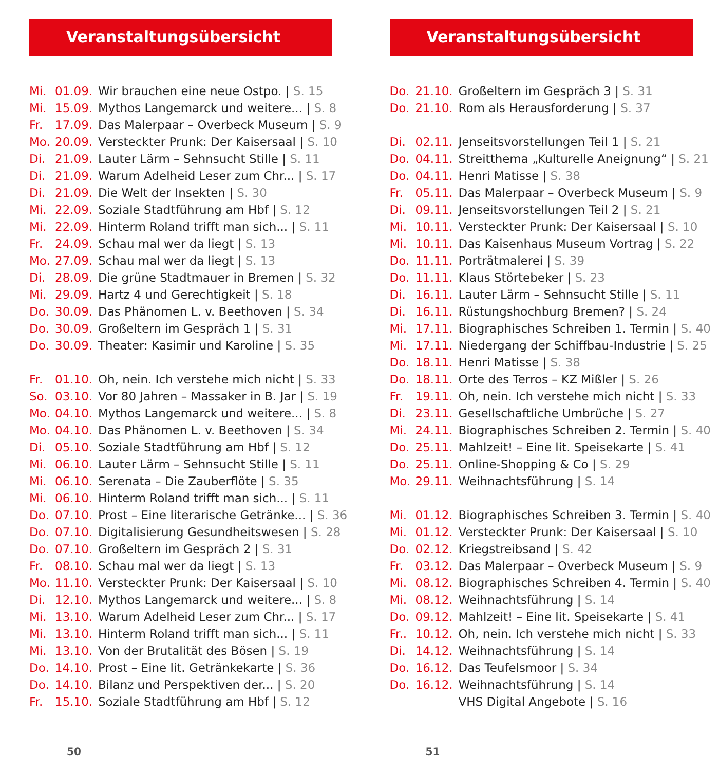Veranstaltungsübersicht
| Mi. | 01.09. | Wir brauchen eine neue Ostpo. / S. 15 |
| Mi. | 15.09. | Mythos Langemarck und weitere... / S. 8 |
| Fr. | 17.09. | Das Malerpaar – Overbeck Museum / S. 9 |
| Mo. | 20.09. | Versteckter Prunk: Der Kaisersaal / S. 10 |
| Di. | 21.09. | Lauter Lärm – Sehnsucht Stille / S. 11 |
| Di. | 21.09. | Warum Adelheid Leser zum Chr... / S. 17 |
| Di. | 21.09. | Die Welt der Insekten / S. 30 |
| Mi. | 22.09. | Soziale Stadtführung am Hbf / S. 12 |
| Mi. | 22.09. | Hinterm Roland trifft man sich... / S. 11 |
| Fr. | 24.09. | Schau mal wer da liegt / S. 13 |
| Mo. | 27.09. | Schau mal wer da liegt / S. 13 |
| Di. | 28.09. | Die grüne Stadtmauer in Bremen / S. 32 |
| Mi. | 29.09. | Hartz 4 und Gerechtigkeit / S. 18 |
| Do. | 30.09. | Das Phänomen L. v. Beethoven / S. 34 |
| Do. | 30.09. | Großeltern im Gespräch 1 / S. 31 |
| Do. | 30.09. | Theater: Kasimir und Karoline / S. 35 |
| Fr. | 01.10. | Oh, nein. Ich verstehe mich nicht / S. 33 |
| So. | 03.10. | Vor 80 Jahren – Massaker in B. Jar / S. 19 |
| Mo. | 04.10. | Mythos Langemarck und weitere... / S. 8 |
| Mo. | 04.10. | Das Phänomen L. v. Beethoven / S. 34 |
| Di. | 05.10. | Soziale Stadtführung am Hbf / S. 12 |
| Mi. | 06.10. | Lauter Lärm – Sehnsucht Stille / S. 11 |
| Mi. | 06.10. | Serenata – Die Zauberflöte / S. 35 |
| Mi. | 06.10. | Hinterm Roland trifft man sich... / S. 11 |
| Do. | 07.10. | Prost – Eine literarische Getränke... / S. 36 |
| Do. | 07.10. | Digitalisierung Gesundheitswesen / S. 28 |
| Do. | 07.10. | Großeltern im Gespräch 2 / S. 31 |
| Fr. | 08.10. | Schau mal wer da liegt / S. 13 |
| Mo. | 11.10. | Versteckter Prunk: Der Kaisersaal / S. 10 |
| Di. | 12.10. | Mythos Langemarck und weitere... / S. 8 |
| Mi. | 13.10. | Warum Adelheid Leser zum Chr... / S. 17 |
| Mi. | 13.10. | Hinterm Roland trifft man sich... / S. 11 |
| Mi. | 13.10. | Von der Brutalität des Bösen / S. 19 |
| Do. | 14.10. | Prost – Eine lit. Getränkekarte / S. 36 |
| Do. | 14.10. | Bilanz und Perspektiven der... / S. 20 |
| Fr. | 15.10. | Soziale Stadtführung am Hbf / S. 12 |
50
Veranstaltungsübersicht
| Do. | 21.10. | Großeltern im Gespräch 3 / S. 31 |
| Do. | 21.10. | Rom als Herausforderung / S. 37 |
| Di. | 02.11. | Jenseitsvorstellungen Teil 1 / S. 21 |
| Do. | 04.11. | Streitthema „Kulturelle Aneignung“ / S. 21 |
| Do. | 04.11. | Henri Matisse / S. 38 |
| Fr. | 05.11. | Das Malerpaar – Overbeck Museum / S. 9 |
| Di. | 09.11. | Jenseitsvorstellungen Teil 2 / S. 21 |
| Mi. | 10.11. | Versteckter Prunk: Der Kaisersaal / S. 10 |
| Mi. | 10.11. | Das Kaisenhaus Museum Vortrag / S. 22 |
| Do. | 11.11. | Porträtmalerei / S. 39 |
| Do. | 11.11. | Klaus Störtebeker / S. 23 |
| Di. | 16.11. | Lauter Lärm – Sehnsucht Stille / S. 11 |
| Di. | 16.11. | Rüstungshochburg Bremen? / S. 24 |
| Mi. | 17.11. | Biographisches Schreiben 1. Termin / S. 40 |
| Mi. | 17.11. | Niedergang der Schiffbau-Industrie / S. 25 |
| Do. | 18.11. | Henri Matisse / S. 38 |
| Do. | 18.11. | Orte des Terros – KZ Mißler / S. 26 |
| Fr. | 19.11. | Oh, nein. Ich verstehe mich nicht / S. 33 |
| Di. | 23.11. | Gesellschaftliche Umbrüche / S. 27 |
| Mi. | 24.11. | Biographisches Schreiben 2. Termin / S. 40 |
| Do. | 25.11. | Mahlzeit! – Eine lit. Speisekarte / S. 41 |
| Do. | 25.11. | Online-Shopping & Co / S. 29 |
| Mo. | 29.11. | Weihnachtsführung / S. 14 |
| Mi. | 01.12. | Biographisches Schreiben 3. Termin / S. 40 |
| Mi. | 01.12. | Versteckter Prunk: Der Kaisersaal / S. 10 |
| Do. | 02.12. | Kriegstreibsand / S. 42 |
| Fr. | 03.12. | Das Malerpaar – Overbeck Museum / S. 9 |
| Mi. | 08.12. | Biographisches Schreiben 4. Termin / S. 40 |
| Mi. | 08.12. | Weihnachtsführung / S. 14 |
| Do. | 09.12. | Mahlzeit! – Eine lit. Speisekarte / S. 41 |
| Fr.. | 10.12. | Oh, nein. Ich verstehe mich nicht / S. 33 |
| Di. | 14.12. | Weihnachtsführung / S. 14 |
| Do. | 16.12. | Das Teufelsmoor / S. 34 |
| Do. | 16.12. | Weihnachtsführung / S. 14 |
| | | VHS Digital Angebote / S. 16 |
51